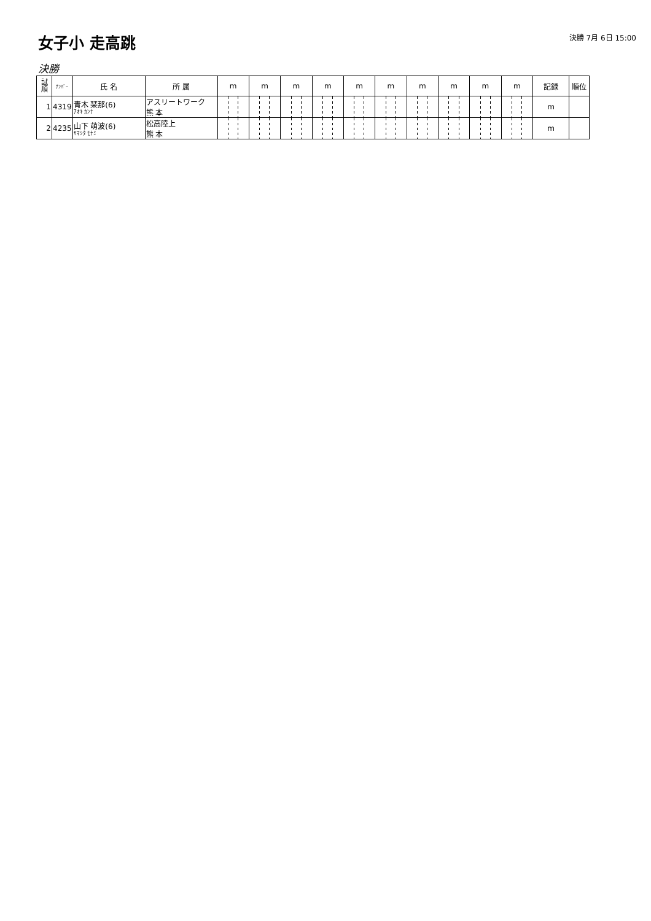女子小 走高跳
決勝 7月 6日 15:00
決勝
| 試 順 | ﾅﾝﾊﾞｰ | 氏 名 | 所 属 | m | m | m | m | m | m | m | m | m | m | 記録 | 順位 |
| --- | --- | --- | --- | --- | --- | --- | --- | --- | --- | --- | --- | --- | --- | --- | --- |
| 1 | 4319 | 青木 琹那(6) ｱｵｷ ｶﾝﾅ | アスリートワーク 熊 本 | | | | | | | | | | | m | |
| 2 | 4235 | 山下 萌波(6) ﾔﾏｼﾀ ﾓﾅﾐ | 松高陸上 熊 本 | | | | | | | | | | | m | |